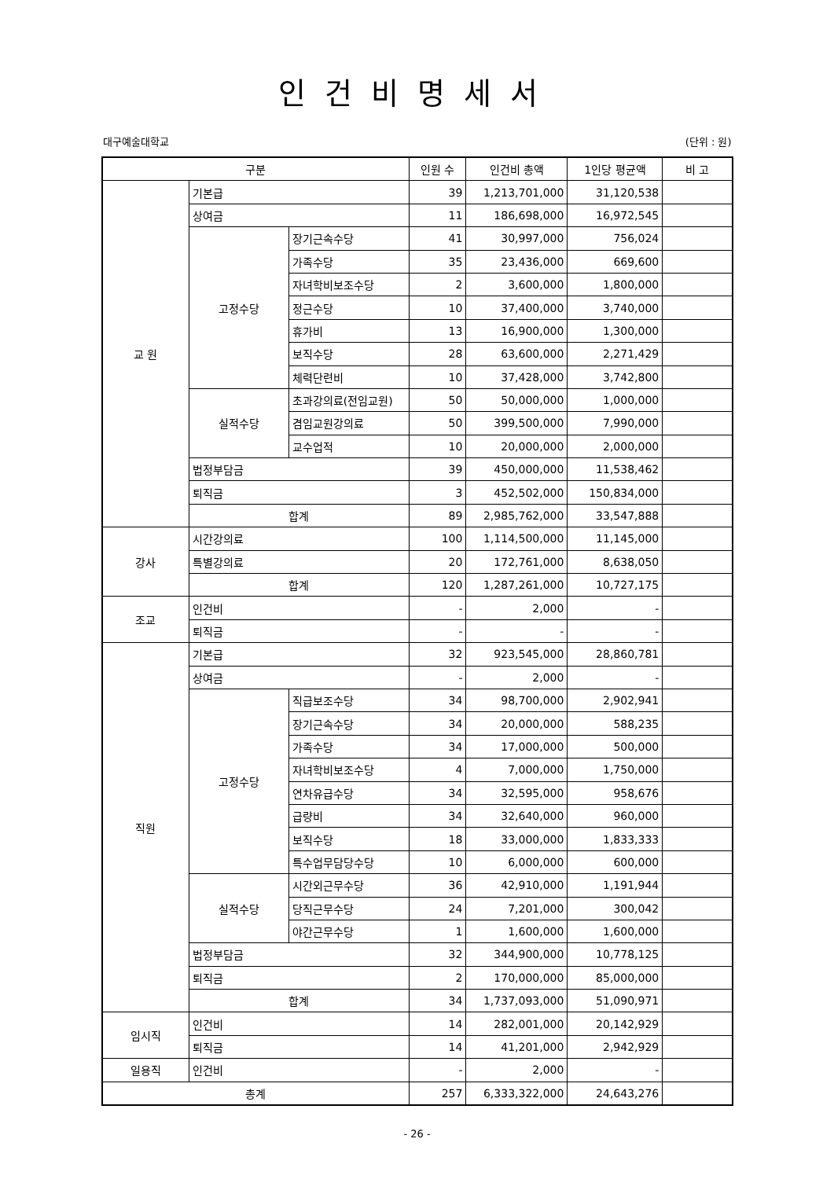인건비명세서
대구예술대학교 (단위 : 원)
| 구분 | | | 인원 수 | 인건비 총액 | 1인당 평균액 | 비 고 |
| --- | --- | --- | --- | --- | --- | --- |
| 교 원 | 기본급 | | 39 | 1,213,701,000 | 31,120,538 | |
| | 상여금 | | 11 | 186,698,000 | 16,972,545 | |
| | 고정수당 | 장기근속수당 | 41 | 30,997,000 | 756,024 | |
| | | 가족수당 | 35 | 23,436,000 | 669,600 | |
| | | 자녀학비보조수당 | 2 | 3,600,000 | 1,800,000 | |
| | | 정근수당 | 10 | 37,400,000 | 3,740,000 | |
| | | 휴가비 | 13 | 16,900,000 | 1,300,000 | |
| | | 보직수당 | 28 | 63,600,000 | 2,271,429 | |
| | | 체력단련비 | 10 | 37,428,000 | 3,742,800 | |
| | 실적수당 | 초과강의료(전임교원) | 50 | 50,000,000 | 1,000,000 | |
| | | 겸임교원강의료 | 50 | 399,500,000 | 7,990,000 | |
| | | 교수업적 | 10 | 20,000,000 | 2,000,000 | |
| | 법정부담금 | | 39 | 450,000,000 | 11,538,462 | |
| | 퇴직금 | | 3 | 452,502,000 | 150,834,000 | |
| | 합계 | | 89 | 2,985,762,000 | 33,547,888 | |
| 강사 | 시간강의료 | | 100 | 1,114,500,000 | 11,145,000 | |
| | 특별강의료 | | 20 | 172,761,000 | 8,638,050 | |
| | 합계 | | 120 | 1,287,261,000 | 10,727,175 | |
| 조교 | 인건비 | | - | 2,000 | - | |
| | 퇴직금 | | - | - | - | |
| 직원 | 기본급 | | 32 | 923,545,000 | 28,860,781 | |
| | 상여금 | | - | 2,000 | - | |
| | 고정수당 | 직급보조수당 | 34 | 98,700,000 | 2,902,941 | |
| | | 장기근속수당 | 34 | 20,000,000 | 588,235 | |
| | | 가족수당 | 34 | 17,000,000 | 500,000 | |
| | | 자녀학비보조수당 | 4 | 7,000,000 | 1,750,000 | |
| | | 연차유급수당 | 34 | 32,595,000 | 958,676 | |
| | | 급량비 | 34 | 32,640,000 | 960,000 | |
| | | 보직수당 | 18 | 33,000,000 | 1,833,333 | |
| | | 특수업무담당수당 | 10 | 6,000,000 | 600,000 | |
| | 실적수당 | 시간외근무수당 | 36 | 42,910,000 | 1,191,944 | |
| | | 당직근무수당 | 24 | 7,201,000 | 300,042 | |
| | | 야간근무수당 | 1 | 1,600,000 | 1,600,000 | |
| | 법정부담금 | | 32 | 344,900,000 | 10,778,125 | |
| | 퇴직금 | | 2 | 170,000,000 | 85,000,000 | |
| | 합계 | | 34 | 1,737,093,000 | 51,090,971 | |
| 임시직 | 인건비 | | 14 | 282,001,000 | 20,142,929 | |
| | 퇴직금 | | 14 | 41,201,000 | 2,942,929 | |
| 일용직 | 인건비 | | - | 2,000 | - | |
| 총계 | | | 257 | 6,333,322,000 | 24,643,276 | |
- 26 -